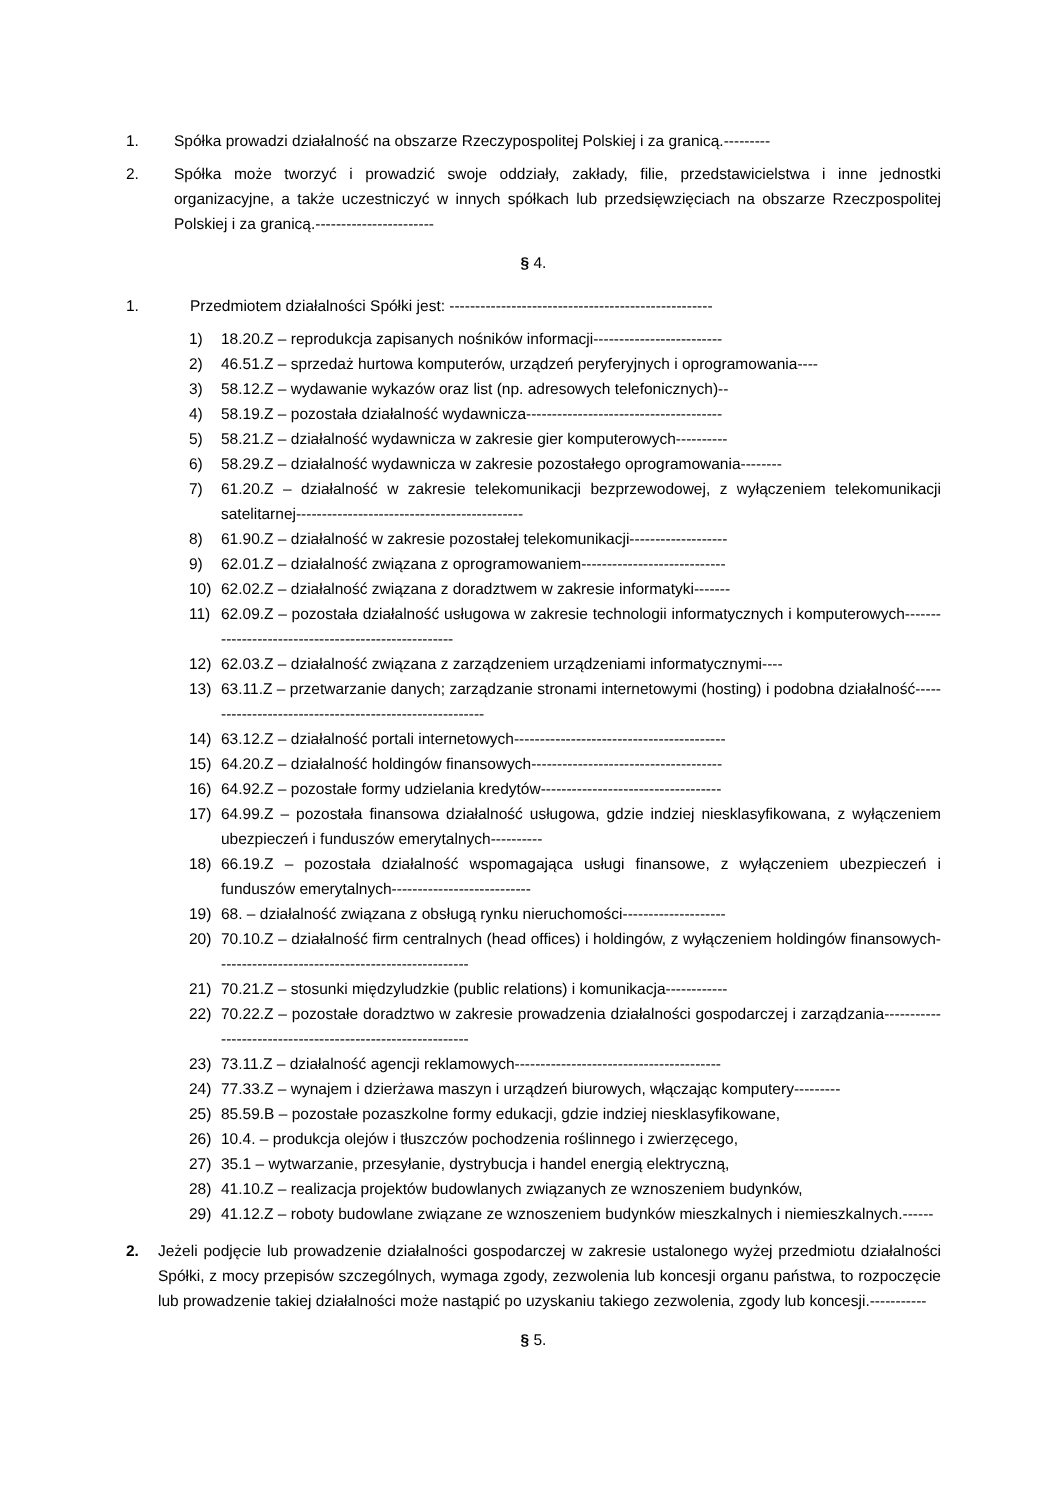1. Spółka prowadzi działalność na obszarze Rzeczypospolitej Polskiej i za granicą.---------
2. Spółka może tworzyć i prowadzić swoje oddziały, zakłady, filie, przedstawicielstwa i inne jednostki organizacyjne, a także uczestniczyć w innych spółkach lub przedsięwzięciach na obszarze Rzeczpospolitej Polskiej i za granicą.-----------------------
§ 4.
1. Przedmiotem działalności Spółki jest: ---------------------------------------------------
1) 18.20.Z – reprodukcja zapisanych nośników informacji-------------------------
2) 46.51.Z – sprzedaż hurtowa komputerów, urządzeń peryferyjnych i oprogramowania----
3) 58.12.Z – wydawanie wykazów oraz list (np. adresowych telefonicznych)--
4) 58.19.Z – pozostała działalność wydawnicza--------------------------------------
5) 58.21.Z – działalność wydawnicza w zakresie gier komputerowych----------
6) 58.29.Z – działalność wydawnicza w zakresie pozostałego oprogramowania--------
7) 61.20.Z – działalność w zakresie telekomunikacji bezprzewodowej, z wyłączeniem telekomunikacji satelitarnej--------------------------------------------
8) 61.90.Z – działalność w zakresie pozostałej telekomunikacji-------------------
9) 62.01.Z – działalność związana z oprogramowaniem----------------------------
10) 62.02.Z – działalność związana z doradztwem w zakresie informatyki-------
11) 62.09.Z – pozostała działalność usługowa w zakresie technologii informatycznych i komputerowych----------------------------------------------------
12) 62.03.Z – działalność związana z zarządzeniem urządzeniami informatycznymi----
13) 63.11.Z – przetwarzanie danych; zarządzanie stronami internetowymi (hosting) i podobna działalność--------------------------------------------------------
14) 63.12.Z – działalność portali internetowych-----------------------------------------
15) 64.20.Z – działalność holdingów finansowych-------------------------------------
16) 64.92.Z – pozostałe formy udzielania kredytów-----------------------------------
17) 64.99.Z – pozostała finansowa działalność usługowa, gdzie indziej niesklasyfikowana, z wyłączeniem ubezpieczeń i funduszów emerytalnych----------
18) 66.19.Z – pozostała działalność wspomagająca usługi finansowe, z wyłączeniem ubezpieczeń i funduszów emerytalnych---------------------------
19) 68. – działalność związana z obsługą rynku nieruchomości--------------------
20) 70.10.Z – działalność firm centralnych (head offices) i holdingów, z wyłączeniem holdingów finansowych-------------------------------------------------
21) 70.21.Z – stosunki międzyludzkie (public relations) i komunikacja------------
22) 70.22.Z – pozostałe doradztwo w zakresie prowadzenia działalności gospodarczej i zarządzania-----------------------------------------------------------
23) 73.11.Z – działalność agencji reklamowych----------------------------------------
24) 77.33.Z – wynajem i dzierżawa maszyn i urządzeń biurowych, włączając komputery---------
25) 85.59.B – pozostałe pozaszkolne formy edukacji, gdzie indziej niesklasyfikowane,
26) 10.4. – produkcja olejów i tłuszczów pochodzenia roślinnego i zwierzęcego,
27) 35.1 – wytwarzanie, przesyłanie, dystrybucja i handel energią elektryczną,
28) 41.10.Z – realizacja projektów budowlanych związanych ze wznoszeniem budynków,
29) 41.12.Z – roboty budowlane związane ze wznoszeniem budynków mieszkalnych i niemieszkalnych.------
2. Jeżeli podjęcie lub prowadzenie działalności gospodarczej w zakresie ustalonego wyżej przedmiotu działalności Spółki, z mocy przepisów szczególnych, wymaga zgody, zezwolenia lub koncesji organu państwa, to rozpoczęcie lub prowadzenie takiej działalności może nastąpić po uzyskaniu takiego zezwolenia, zgody lub koncesji.-----------
§ 5.